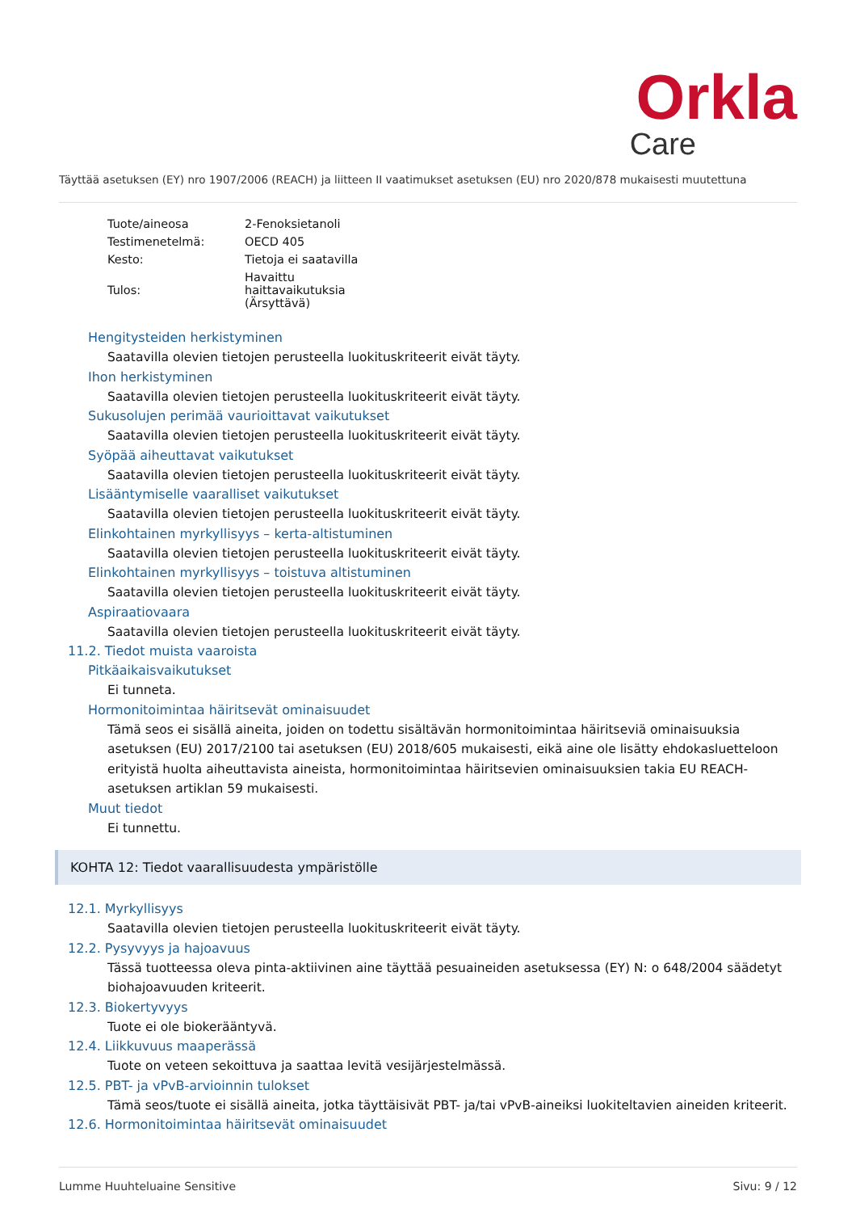Orkla
Care
Täyttää asetuksen (EY) nro 1907/2006 (REACH) ja liitteen II vaatimukset asetuksen (EU) nro 2020/878 mukaisesti muutettuna
| Tuote/aineosa | 2-Fenoksietanoli |
| Testimenetelmä: | OECD 405 |
| Kesto: | Tietoja ei saatavilla |
| Tulos: | Havaittu haittavaikutuksia (Ärsyttävä) |
Hengitysteiden herkistyminen
Saatavilla olevien tietojen perusteella luokituskriteerit eivät täyty.
Ihon herkistyminen
Saatavilla olevien tietojen perusteella luokituskriteerit eivät täyty.
Sukusolujen perimää vaurioittavat vaikutukset
Saatavilla olevien tietojen perusteella luokituskriteerit eivät täyty.
Syöpää aiheuttavat vaikutukset
Saatavilla olevien tietojen perusteella luokituskriteerit eivät täyty.
Lisääntymiselle vaaralliset vaikutukset
Saatavilla olevien tietojen perusteella luokituskriteerit eivät täyty.
Elinkohtainen myrkyllisyys – kerta-altistuminen
Saatavilla olevien tietojen perusteella luokituskriteerit eivät täyty.
Elinkohtainen myrkyllisyys – toistuva altistuminen
Saatavilla olevien tietojen perusteella luokituskriteerit eivät täyty.
Aspiraatiovaara
Saatavilla olevien tietojen perusteella luokituskriteerit eivät täyty.
11.2. Tiedot muista vaaroista
Pitkäaikaisvaikutukset
Ei tunneta.
Hormonitoimintaa häiritsevät ominaisuudet
Tämä seos ei sisällä aineita, joiden on todettu sisältävän hormonitoimintaa häiritseviä ominaisuuksia asetuksen (EU) 2017/2100 tai asetuksen (EU) 2018/605 mukaisesti, eikä aine ole lisätty ehdokasluetteloon erityistä huolta aiheuttavista aineista, hormonitoimintaa häiritsevien ominaisuuksien takia EU REACH-asetuksen artiklan 59 mukaisesti.
Muut tiedot
Ei tunnettu.
KOHTA 12: Tiedot vaarallisuudesta ympäristölle
12.1. Myrkyllisyys
Saatavilla olevien tietojen perusteella luokituskriteerit eivät täyty.
12.2. Pysyvyys ja hajoavuus
Tässä tuotteessa oleva pinta-aktiivinen aine täyttää pesuaineiden asetuksessa (EY) N: o 648/2004 säädetyt biohajoavuuden kriteerit.
12.3. Biokertyvyys
Tuote ei ole biokerääntyvä.
12.4. Liikkuvuus maaperässä
Tuote on veteen sekoittuva ja saattaa levitä vesijärjestelmässä.
12.5. PBT- ja vPvB-arvioinnin tulokset
Tämä seos/tuote ei sisällä aineita, jotka täyttäisivät PBT- ja/tai vPvB-aineiksi luokiteltavien aineiden kriteerit.
12.6. Hormonitoimintaa häiritsevät ominaisuudet
Lumme Huuhteluaine Sensitive Sivu: 9 / 12